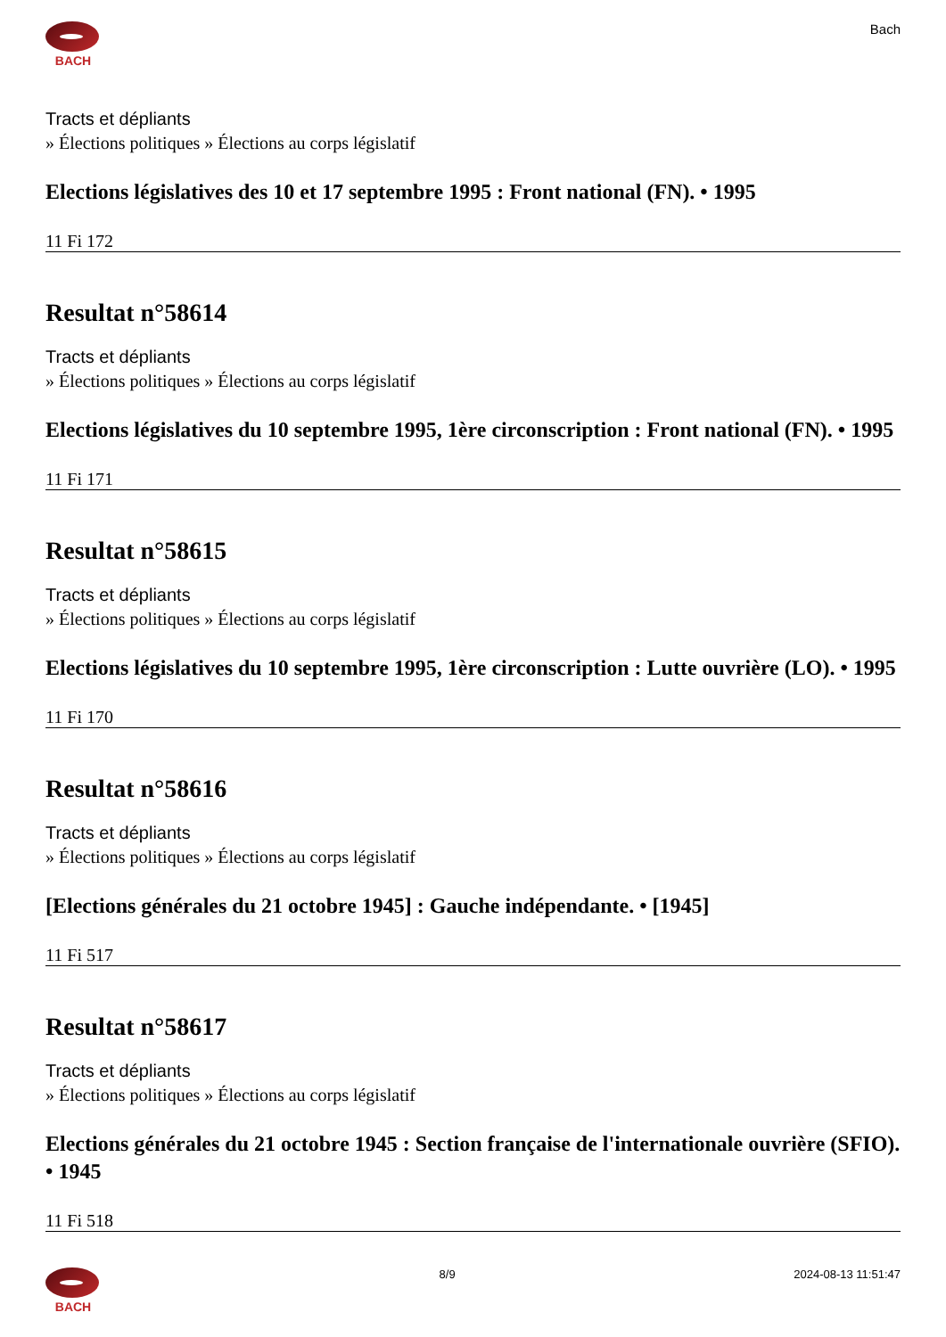BACH Bach
Tracts et dépliants
» Élections politiques » Élections au corps législatif
Elections législatives des 10 et 17 septembre 1995 : Front national (FN). • 1995
11 Fi 172
Resultat n°58614
Tracts et dépliants
» Élections politiques » Élections au corps législatif
Elections législatives du 10 septembre 1995, 1ère circonscription : Front national (FN). • 1995
11 Fi 171
Resultat n°58615
Tracts et dépliants
» Élections politiques » Élections au corps législatif
Elections législatives du 10 septembre 1995, 1ère circonscription : Lutte ouvrière (LO). • 1995
11 Fi 170
Resultat n°58616
Tracts et dépliants
» Élections politiques » Élections au corps législatif
[Elections générales du 21 octobre 1945] : Gauche indépendante. • [1945]
11 Fi 517
Resultat n°58617
Tracts et dépliants
» Élections politiques » Élections au corps législatif
Elections générales du 21 octobre 1945 : Section française de l'internationale ouvrière (SFIO). • 1945
11 Fi 518
BACH 8/9 2024-08-13 11:51:47